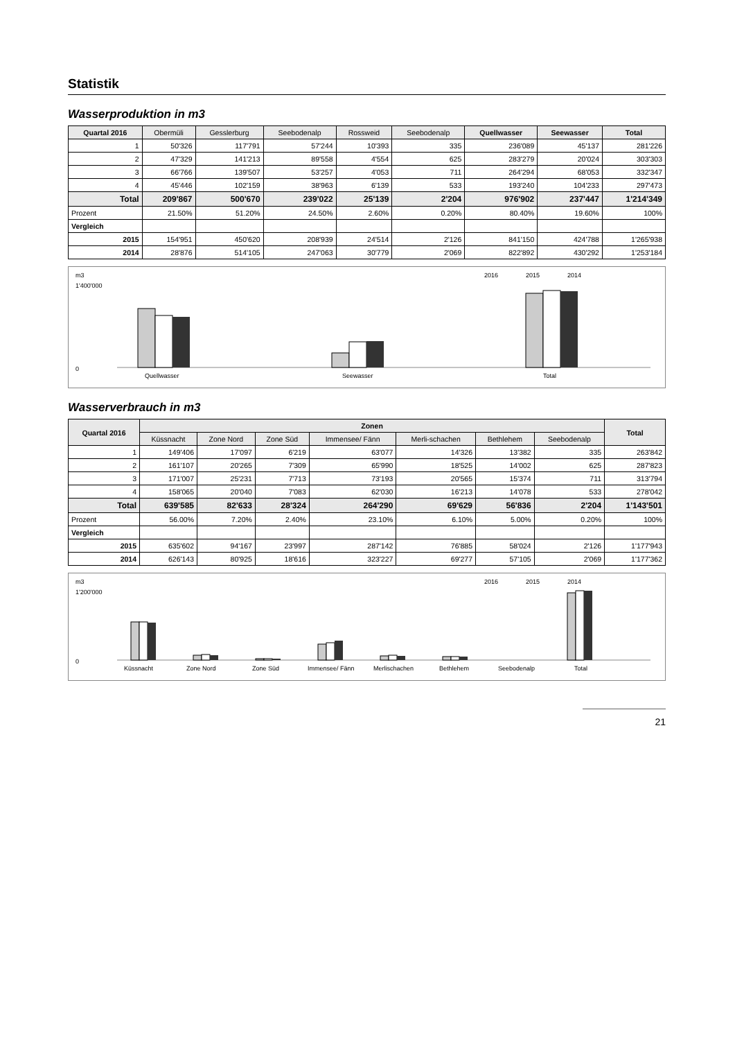Statistik
Wasserproduktion in m3
| Quartal 2016 | Obermüli | Gesslerburg | Seebodenalp | Rossweid | Seebodenalp | Quellwasser | Seewasser | Total |
| --- | --- | --- | --- | --- | --- | --- | --- | --- |
| 1 | 50'326 | 117'791 | 57'244 | 10'393 | 335 | 236'089 | 45'137 | 281'226 |
| 2 | 47'329 | 141'213 | 89'558 | 4'554 | 625 | 283'279 | 20'024 | 303'303 |
| 3 | 66'766 | 139'507 | 53'257 | 4'053 | 711 | 264'294 | 68'053 | 332'347 |
| 4 | 45'446 | 102'159 | 38'963 | 6'139 | 533 | 193'240 | 104'233 | 297'473 |
| Total | 209'867 | 500'670 | 239'022 | 25'139 | 2'204 | 976'902 | 237'447 | 1'214'349 |
| Prozent | 21.50% | 51.20% | 24.50% | 2.60% | 0.20% | 80.40% | 19.60% | 100% |
| Vergleich | | | | | | | | |
| 2015 | 154'951 | 450'620 | 208'939 | 24'514 | 2'126 | 841'150 | 424'788 | 1'265'938 |
| 2014 | 28'876 | 514'105 | 247'063 | 30'779 | 2'069 | 822'892 | 430'292 | 1'253'184 |
m3
0
1'400'000
Quellwasser
Seewasser
Total
2016
2015
2014
Wasserverbrauch in m3
| Quartal 2016 | Zonen | | | | | | | Total |
| --- | --- | --- | --- | --- | --- | --- | --- | --- |
| | Küssnacht | Zone Nord | Zone Süd | Immensee/ Fänn | Merli-schachen | Bethlehem | Seebodenalp | |
| 1 | 149'406 | 17'097 | 6'219 | 63'077 | 14'326 | 13'382 | 335 | 263'842 |
| 2 | 161'107 | 20'265 | 7'309 | 65'990 | 18'525 | 14'002 | 625 | 287'823 |
| 3 | 171'007 | 25'231 | 7'713 | 73'193 | 20'565 | 15'374 | 711 | 313'794 |
| 4 | 158'065 | 20'040 | 7'083 | 62'030 | 16'213 | 14'078 | 533 | 278'042 |
| Total | 639'585 | 82'633 | 28'324 | 264'290 | 69'629 | 56'836 | 2'204 | 1'143'501 |
| Prozent | 56.00% | 7.20% | 2.40% | 23.10% | 6.10% | 5.00% | 0.20% | 100% |
| Vergleich | | | | | | | | |
| 2015 | 635'602 | 94'167 | 23'997 | 287'142 | 76'885 | 58'024 | 2'126 | 1'177'943 |
| 2014 | 626'143 | 80'925 | 18'616 | 323'227 | 69'277 | 57'105 | 2'069 | 1'177'362 |
m3
0
1'200'000
Küssnacht
Zone Nord
Zone Süd
Immensee/ Fänn
Merlischachen
Bethlehem
Seebodenalp
Total
2016
2015
2014
21